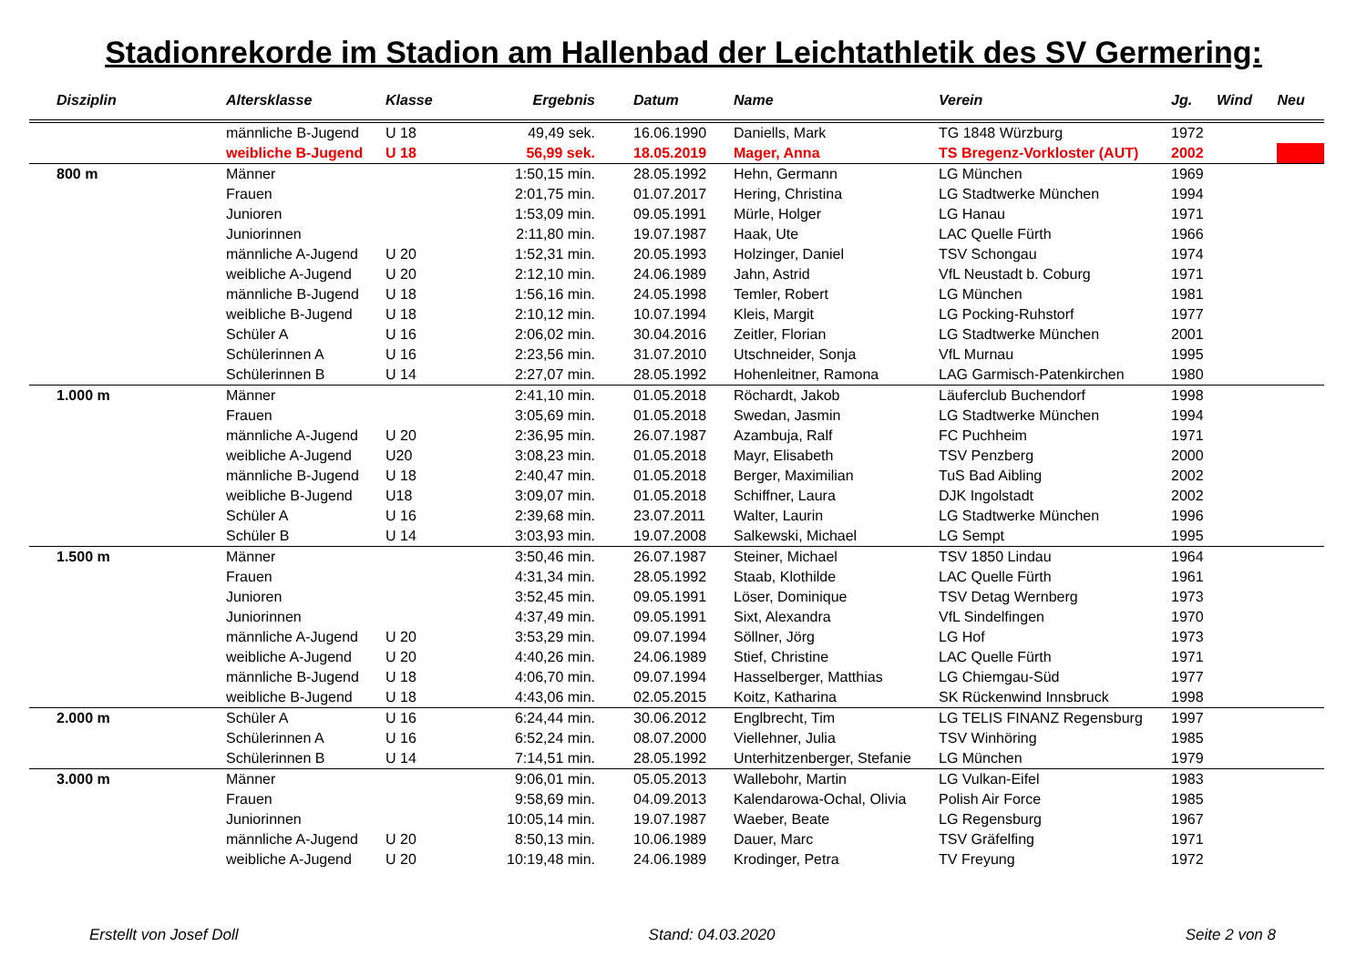Stadionrekorde im Stadion am Hallenbad der Leichtathletik des SV Germering:
| Disziplin | Altersklasse | Klasse | Ergebnis | Datum | Name | Verein | Jg. | Wind | Neu |
| --- | --- | --- | --- | --- | --- | --- | --- | --- | --- |
| | männliche B-Jugend | U 18 | 49,49 sek. | 16.06.1990 | Daniells, Mark | TG 1848 Würzburg | 1972 | | |
| | weibliche B-Jugend | U 18 | 56,99 sek. | 18.05.2019 | Mager, Anna | TS Bregenz-Vorkloster (AUT) | 2002 | | |
| 800 m | Männer | | 1:50,15 min. | 28.05.1992 | Hehn, Germann | LG München | 1969 | | |
| | Frauen | | 2:01,75 min. | 01.07.2017 | Hering, Christina | LG Stadtwerke München | 1994 | | |
| | Junioren | | 1:53,09 min. | 09.05.1991 | Mürle, Holger | LG Hanau | 1971 | | |
| | Juniorinnen | | 2:11,80 min. | 19.07.1987 | Haak, Ute | LAC Quelle Fürth | 1966 | | |
| | männliche A-Jugend | U 20 | 1:52,31 min. | 20.05.1993 | Holzinger, Daniel | TSV Schongau | 1974 | | |
| | weibliche A-Jugend | U 20 | 2:12,10 min. | 24.06.1989 | Jahn, Astrid | VfL Neustadt b. Coburg | 1971 | | |
| | männliche B-Jugend | U 18 | 1:56,16 min. | 24.05.1998 | Temler, Robert | LG München | 1981 | | |
| | weibliche B-Jugend | U 18 | 2:10,12 min. | 10.07.1994 | Kleis, Margit | LG Pocking-Ruhstorf | 1977 | | |
| | Schüler A | U 16 | 2:06,02 min. | 30.04.2016 | Zeitler, Florian | LG Stadtwerke München | 2001 | | |
| | Schülerinnen A | U 16 | 2:23,56 min. | 31.07.2010 | Utschneider, Sonja | VfL Murnau | 1995 | | |
| | Schülerinnen B | U 14 | 2:27,07 min. | 28.05.1992 | Hohenleitner, Ramona | LAG Garmisch-Patenkirchen | 1980 | | |
| 1.000 m | Männer | | 2:41,10 min. | 01.05.2018 | Röchardt, Jakob | Läuferclub Buchendorf | 1998 | | |
| | Frauen | | 3:05,69 min. | 01.05.2018 | Swedan, Jasmin | LG Stadtwerke München | 1994 | | |
| | männliche A-Jugend | U 20 | 2:36,95 min. | 26.07.1987 | Azambuja, Ralf | FC Puchheim | 1971 | | |
| | weibliche A-Jugend | U20 | 3:08,23 min. | 01.05.2018 | Mayr, Elisabeth | TSV Penzberg | 2000 | | |
| | männliche B-Jugend | U 18 | 2:40,47 min. | 01.05.2018 | Berger, Maximilian | TuS Bad Aibling | 2002 | | |
| | weibliche B-Jugend | U18 | 3:09,07 min. | 01.05.2018 | Schiffner, Laura | DJK Ingolstadt | 2002 | | |
| | Schüler A | U 16 | 2:39,68 min. | 23.07.2011 | Walter, Laurin | LG Stadtwerke München | 1996 | | |
| | Schüler B | U 14 | 3:03,93 min. | 19.07.2008 | Salkewski, Michael | LG Sempt | 1995 | | |
| 1.500 m | Männer | | 3:50,46 min. | 26.07.1987 | Steiner, Michael | TSV 1850 Lindau | 1964 | | |
| | Frauen | | 4:31,34 min. | 28.05.1992 | Staab, Klothilde | LAC Quelle Fürth | 1961 | | |
| | Junioren | | 3:52,45 min. | 09.05.1991 | Löser, Dominique | TSV Detag Wernberg | 1973 | | |
| | Juniorinnen | | 4:37,49 min. | 09.05.1991 | Sixt, Alexandra | VfL Sindelfingen | 1970 | | |
| | männliche A-Jugend | U 20 | 3:53,29 min. | 09.07.1994 | Söllner, Jörg | LG Hof | 1973 | | |
| | weibliche A-Jugend | U 20 | 4:40,26 min. | 24.06.1989 | Stief, Christine | LAC Quelle Fürth | 1971 | | |
| | männliche B-Jugend | U 18 | 4:06,70 min. | 09.07.1994 | Hasselberger, Matthias | LG Chiemgau-Süd | 1977 | | |
| | weibliche B-Jugend | U 18 | 4:43,06 min. | 02.05.2015 | Koitz, Katharina | SK Rückenwind Innsbruck | 1998 | | |
| 2.000 m | Schüler A | U 16 | 6:24,44 min. | 30.06.2012 | Englbrecht, Tim | LG TELIS FINANZ Regensburg | 1997 | | |
| | Schülerinnen A | U 16 | 6:52,24 min. | 08.07.2000 | Viellehner, Julia | TSV Winhöring | 1985 | | |
| | Schülerinnen B | U 14 | 7:14,51 min. | 28.05.1992 | Unterhitzenberger, Stefanie | LG München | 1979 | | |
| 3.000 m | Männer | | 9:06,01 min. | 05.05.2013 | Wallebohr, Martin | LG Vulkan-Eifel | 1983 | | |
| | Frauen | | 9:58,69 min. | 04.09.2013 | Kalendarowa-Ochal, Olivia | Polish Air Force | 1985 | | |
| | Juniorinnen | | 10:05,14 min. | 19.07.1987 | Waeber, Beate | LG Regensburg | 1967 | | |
| | männliche A-Jugend | U 20 | 8:50,13 min. | 10.06.1989 | Dauer, Marc | TSV Gräfelfing | 1971 | | |
| | weibliche A-Jugend | U 20 | 10:19,48 min. | 24.06.1989 | Krodinger, Petra | TV Freyung | 1972 | | |
Erstellt von Josef Doll Stand: 04.03.2020 Seite 2 von 8